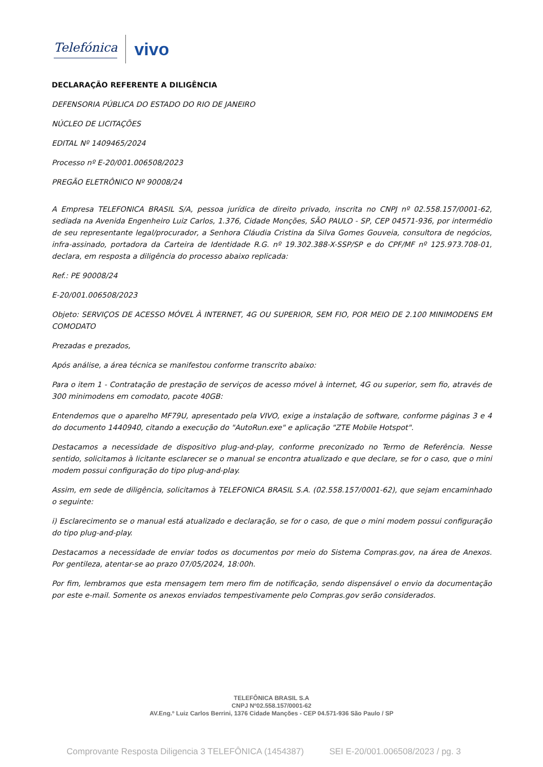Telefónica
vivo
DECLARAÇÃO REFERENTE A DILIGÊNCIA
DEFENSORIA PÚBLICA DO ESTADO DO RIO DE JANEIRO
NÚCLEO DE LICITAÇÕES
EDITAL Nº 1409465/2024
Processo nº E-20/001.006508/2023
PREGÃO ELETRÔNICO Nº 90008/24
A Empresa TELEFONICA BRASIL S/A, pessoa jurídica de direito privado, inscrita no CNPJ nº 02.558.157/0001-62, sediada na Avenida Engenheiro Luiz Carlos, 1.376, Cidade Monções, SÃO PAULO - SP, CEP 04571-936, por intermédio de seu representante legal/procurador, a Senhora Cláudia Cristina da Silva Gomes Gouveia, consultora de negócios, infra-assinado, portadora da Carteira de Identidade R.G. nº 19.302.388-X-SSP/SP e do CPF/MF nº 125.973.708-01, declara, em resposta a diligência do processo abaixo replicada:
Ref.: PE 90008/24
E-20/001.006508/2023
Objeto: SERVIÇOS DE ACESSO MÓVEL À INTERNET, 4G OU SUPERIOR, SEM FIO, POR MEIO DE 2.100 MINIMODENS EM COMODATO
Prezadas e prezados,
Após análise, a área técnica se manifestou conforme transcrito abaixo:
Para o item 1 - Contratação de prestação de serviços de acesso móvel à internet, 4G ou superior, sem fio, através de 300 minimodens em comodato, pacote 40GB:
Entendemos que o aparelho MF79U, apresentado pela VIVO, exige a instalação de software, conforme páginas 3 e 4 do documento 1440940, citando a execução do "AutoRun.exe" e aplicação "ZTE Mobile Hotspot".
Destacamos a necessidade de dispositivo plug-and-play, conforme preconizado no Termo de Referência. Nesse sentido, solicitamos à licitante esclarecer se o manual se encontra atualizado e que declare, se for o caso, que o mini modem possui configuração do tipo plug-and-play.
Assim, em sede de diligência, solicitamos à TELEFONICA BRASIL S.A. (02.558.157/0001-62), que sejam encaminhado o seguinte:
i) Esclarecimento se o manual está atualizado e declaração, se for o caso, de que o mini modem possui configuração do tipo plug-and-play.
Destacamos a necessidade de enviar todos os documentos por meio do Sistema Compras.gov, na área de Anexos. Por gentileza, atentar-se ao prazo 07/05/2024, 18:00h.
Por fim, lembramos que esta mensagem tem mero fim de notificação, sendo dispensável o envio da documentação por este e-mail. Somente os anexos enviados tempestivamente pelo Compras.gov serão considerados.
TELEFÔNICA BRASIL S.A
CNPJ Nº02.558.157/0001-62
AV.Eng.º Luiz Carlos Berrini, 1376 Cidade Manções - CEP 04.571-936 São Paulo / SP
Comprovante Resposta Diligencia 3 TELEFÔNICA (1454387) SEI E-20/001.006508/2023 / pg. 3